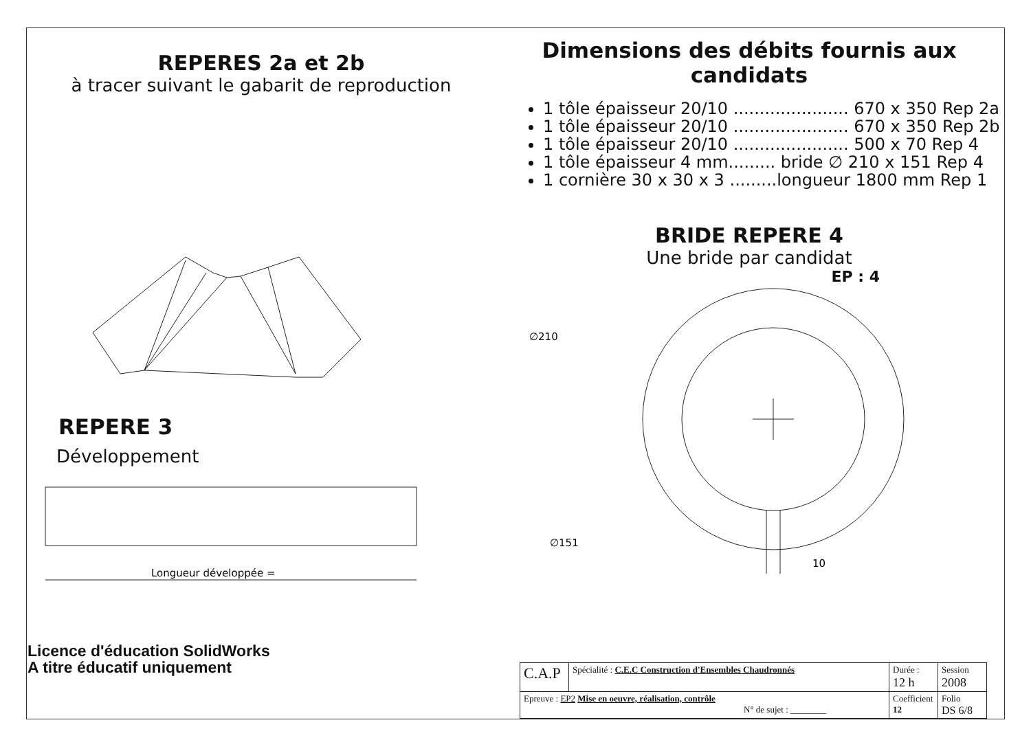REPERES 2a et 2b
à tracer suivant le gabarit de reproduction
REPERE 3
Développement
Longueur développée =
Dimensions des débits fournis aux candidats
1 tôle épaisseur 20/10 ...................... 670 x 350 Rep 2a
1 tôle épaisseur 20/10 ...................... 670 x 350 Rep 2b
1 tôle épaisseur 20/10 ...................... 500 x 70 Rep 4
1 tôle épaisseur 4 mm......... bride ∅ 210 x 151 Rep 4
1 cornière 30 x 30 x 3 .........longueur 1800 mm Rep 1
BRIDE REPERE 4
Une bride par candidat
EP : 4
∅210
∅151
10
Licence d'éducation SolidWorks
A titre éducatif uniquement
| C.A.P | Spécialité : C.E.C Construction d'Ensembles Chaudronnés | Durée : 12 h | Session 2008 |
| Epreuve : EP2 Mise en oeuvre, réalisation, contrôle N° de sujet : ________ | | Coefficient 12 | Folio DS 6/8 |